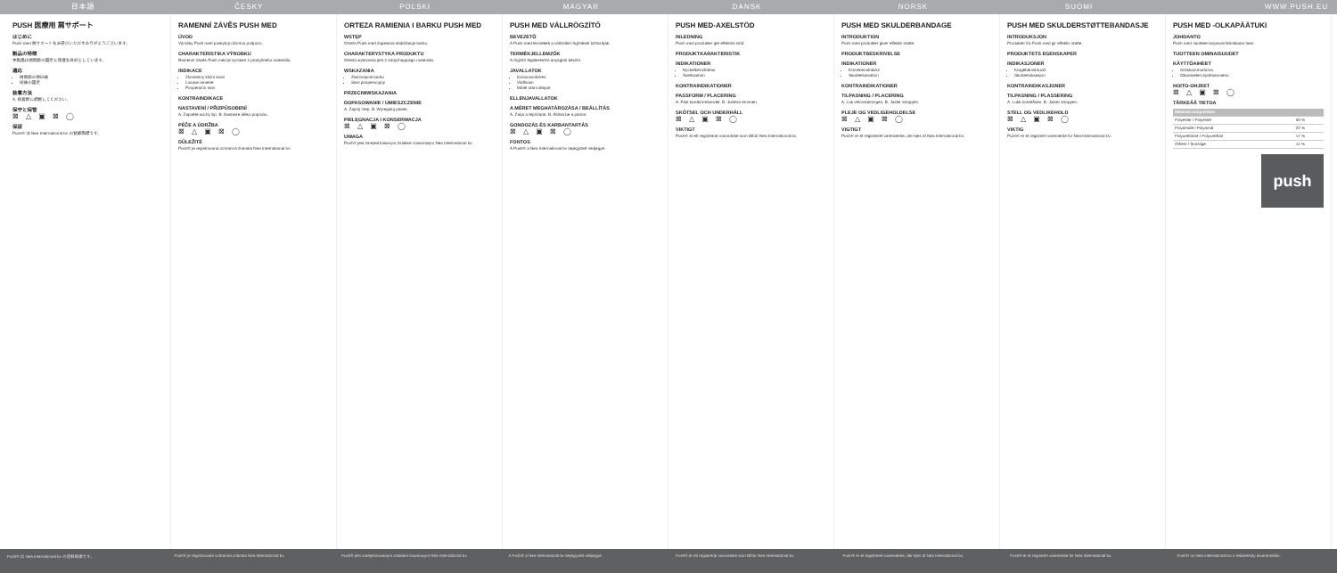日本語 ČESKY POLSKI MAGYAR DANSK NORSK SUOMI WWW.PUSH.EU
PUSH 医療用 肩サポート
はじめに
Push med 肩サポートをお選びいただきありがとうございます。
製品の特徴
本製品は肩関節の固定と保護を目的としています。
適応
肩関節の脱臼後
術後の固定
装着方法
A. 装着前に調整してください。
保守と保管
⊠ △ ▣ ⊠ ◯
保証
Push® は Nea International bv の登録商標です。
RAMENNÍ ZÁVĚS PUSH MED
ÚVOD
Výrobky Push med poskytují účinnou podporu.
CHARAKTERISTIKA VÝROBKU
Ramenní závěs Push med je vyroben z prodyšného materiálu.
INDIKACE
Zlomeniny klíční kosti
Luxace ramene
Pooperační stav
KONTRAINDIKACE
NASTAVENÍ / PŘIZPŮSOBENÍ
A. Zapněte suchý zip. B. Nastavte délku popruhu.
PÉČE A ÚDRŽBA
⊠ △ ▣ ⊠ ◯
DŮLEŽITÉ
Push® je registrovaná ochranná známka Nea International bv.
ORTEZA RAMIENIA I BARKU PUSH MED
WSTĘP
Orteza Push med zapewnia stabilizację barku.
CHARAKTERYSTYKA PRODUKTU
Orteza wykonana jest z oddychającego materiału.
WSKAZANIA
Zwichnięcie barku
Stan pooperacyjny
PRZECIWWSKAZANIA
DOPASOWANIE / UMIESZCZENIE
A. Zapnij rzep. B. Wyreguluj pasek.
PIELĘGNACJA I KONSERWACJA
⊠ △ ▣ ⊠ ◯
UWAGA
Push® jest zarejestrowanym znakiem towarowym Nea International bv.
PUSH MED VÁLLRÖGZÍTŐ
BEVEZETŐ
A Push med termékek a vállízület rögzítését biztosítják.
TERMÉKJELLEMZŐK
A rögzítő légáteresztő anyagból készül.
JAVALLATOK
Kulcscsonttörés
Vállficam
Műtét utáni állapot
ELLENJAVALLATOK
A MÉRET MEGHATÁROZÁSA / BEÁLLÍTÁS
A. Zárja a tépőzárat. B. Állítsa be a pántot.
GONDOZÁS ÉS KARBANTARTÁS
⊠ △ ▣ ⊠ ◯
FONTOS
A Push® a Nea International bv bejegyzett védjegye.
PUSH MED-AXELSTÖD
INLEDNING
Push med produkter ger effektivt stöd.
PRODUKTKARAKTERISTIK
INDIKATIONER
Nyckelbensfraktur
Axelluxation
KONTRAINDIKATIONER
PASSFORM / PLACERING
A. Fäst kardborrebandet. B. Justera remmen.
SKÖTSEL OCH UNDERHÅLL
⊠ △ ▣ ⊠ ◯
VIKTIGT
Push® är ett registrerat varumärke som tillhör Nea International bv.
PUSH MED SKULDERBANDAGE
INTRODUKTION
Push med produkter giver effektiv støtte.
PRODUKTBESKRIVELSE
INDIKATIONER
Kravebensfraktur
Skulderluksation
KONTRAINDIKATIONER
TILPASNING / PLACERING
A. Luk velcrolukningen. B. Juster stroppen.
PLEJE OG VEDLIGEHOLDELSE
⊠ △ ▣ ⊠ ◯
VIGTIGT
Push® er et registreret varemærke, der ejes af Nea International bv.
PUSH MED SKULDERSTØTTEBANDASJE
INTRODUKSJON
Produkter fra Push med gir effektiv støtte.
PRODUKTETS EGENSKAPER
INDIKASJONER
Kragebeinsbrudd
Skulderluksasjon
KONTRAINDIKASJONER
TILPASNING / PLASSERING
A. Lukk borrelåsen. B. Juster stroppen.
STELL OG VEDLIKEHOLD
⊠ △ ▣ ⊠ ◯
VIKTIG
Push® er et registrert varemerke for Nea International bv.
PUSH MED -OLKAPÄÄTUKI
JOHDANTO
Push med -tuotteet tarjoavat tehokkaan tuen.
TUOTTEEN OMINAISUUDET
KÄYTTÖAIHEET
Solisluunmurtuma
Olkanivelen sijoiltaanmeno
HOITO-OHJEET
⊠ △ ▣ ⊠ ◯
TÄRKEÄÄ TIETOA
| Material composition | |
| --- | --- |
| Polyester / Polyester | 50 % |
| Polyamide / Polyamid | 22 % |
| Polyurethane / Polyurethan | 17 % |
| Others / Sonstige | 11 % |
push
Push® は Nea International bv の登録商標です。
Push® je registrovaná ochranná známka Nea International bv.
Push® jest zarejestrowanym znakiem towarowym Nea International bv.
A Push® a Nea International bv bejegyzett védjegye.
Push® är ett registrerat varumärke som tillhör Nea International bv.
Push® er et registreret varemærke, der ejes af Nea International bv.
Push® er et registrert varemerke for Nea International bv.
Push® on Nea International bv:n rekisteröity tavaramerkki.